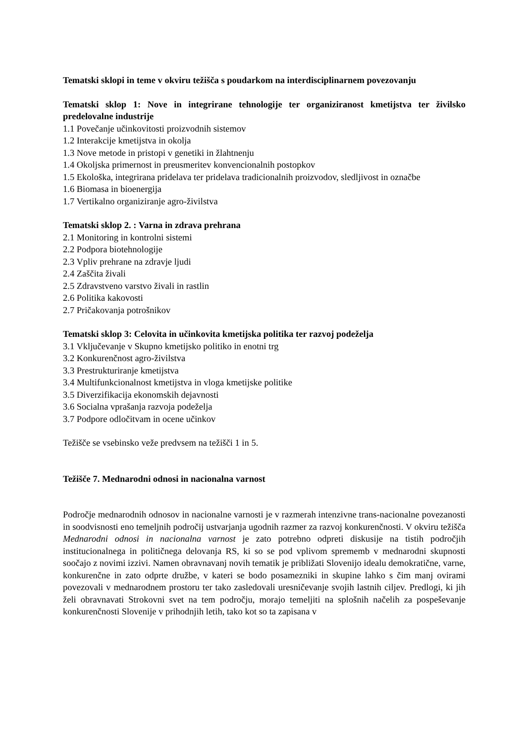Tematski sklopi in teme v okviru težišča s poudarkom na interdisciplinarnem povezovanju
Tematski sklop 1: Nove in integrirane tehnologije ter organiziranost kmetijstva ter živilsko predelovalne industrije
1.1 Povečanje učinkovitosti proizvodnih sistemov
1.2 Interakcije kmetijstva in okolja
1.3 Nove metode in pristopi v genetiki in žlahtnenju
1.4 Okoljska primernost in preusmeritev konvencionalnih postopkov
1.5 Ekološka, integrirana pridelava ter pridelava tradicionalnih proizvodov, sledljivost in označbe
1.6 Biomasa in bioenergija
1.7 Vertikalno organiziranje agro-živilstva
Tematski sklop 2. : Varna in zdrava prehrana
2.1 Monitoring in kontrolni sistemi
2.2 Podpora biotehnologije
2.3 Vpliv prehrane na zdravje ljudi
2.4 Zaščita živali
2.5 Zdravstveno varstvo živali in rastlin
2.6 Politika kakovosti
2.7 Pričakovanja potrošnikov
Tematski sklop 3: Celovita in učinkovita kmetijska politika ter razvoj podeželja
3.1 Vključevanje v Skupno kmetijsko politiko in enotni trg
3.2 Konkurenčnost agro-živilstva
3.3 Prestrukturiranje kmetijstva
3.4 Multifunkcionalnost kmetijstva in vloga kmetijske politike
3.5 Diverzifikacija ekonomskih dejavnosti
3.6 Socialna vprašanja razvoja podeželja
3.7 Podpore odločitvam in ocene učinkov
Težišče se vsebinsko veže predvsem na težišči 1 in 5.
Težišče 7. Mednarodni odnosi in nacionalna varnost
Področje mednarodnih odnosov in nacionalne varnosti je v razmerah intenzivne trans-nacionalne povezanosti in soodvisnosti eno temeljnih področij ustvarjanja ugodnih razmer za razvoj konkurenčnosti. V okviru težišča Mednarodni odnosi in nacionalna varnost je zato potrebno odpreti diskusije na tistih področjih institucionalnega in političnega delovanja RS, ki so se pod vplivom sprememb v mednarodni skupnosti soočajo z novimi izzivi. Namen obravnavanj novih tematik je približati Slovenijo idealu demokratične, varne, konkurenčne in zato odprte družbe, v kateri se bodo posamezniki in skupine lahko s čim manj ovirami povezovali v mednarodnem prostoru ter tako zasledovali uresničevanje svojih lastnih ciljev. Predlogi, ki jih želi obravnavati Strokovni svet na tem področju, morajo temeljiti na splošnih načelih za pospeševanje konkurenčnosti Slovenije v prihodnjih letih, tako kot so ta zapisana v